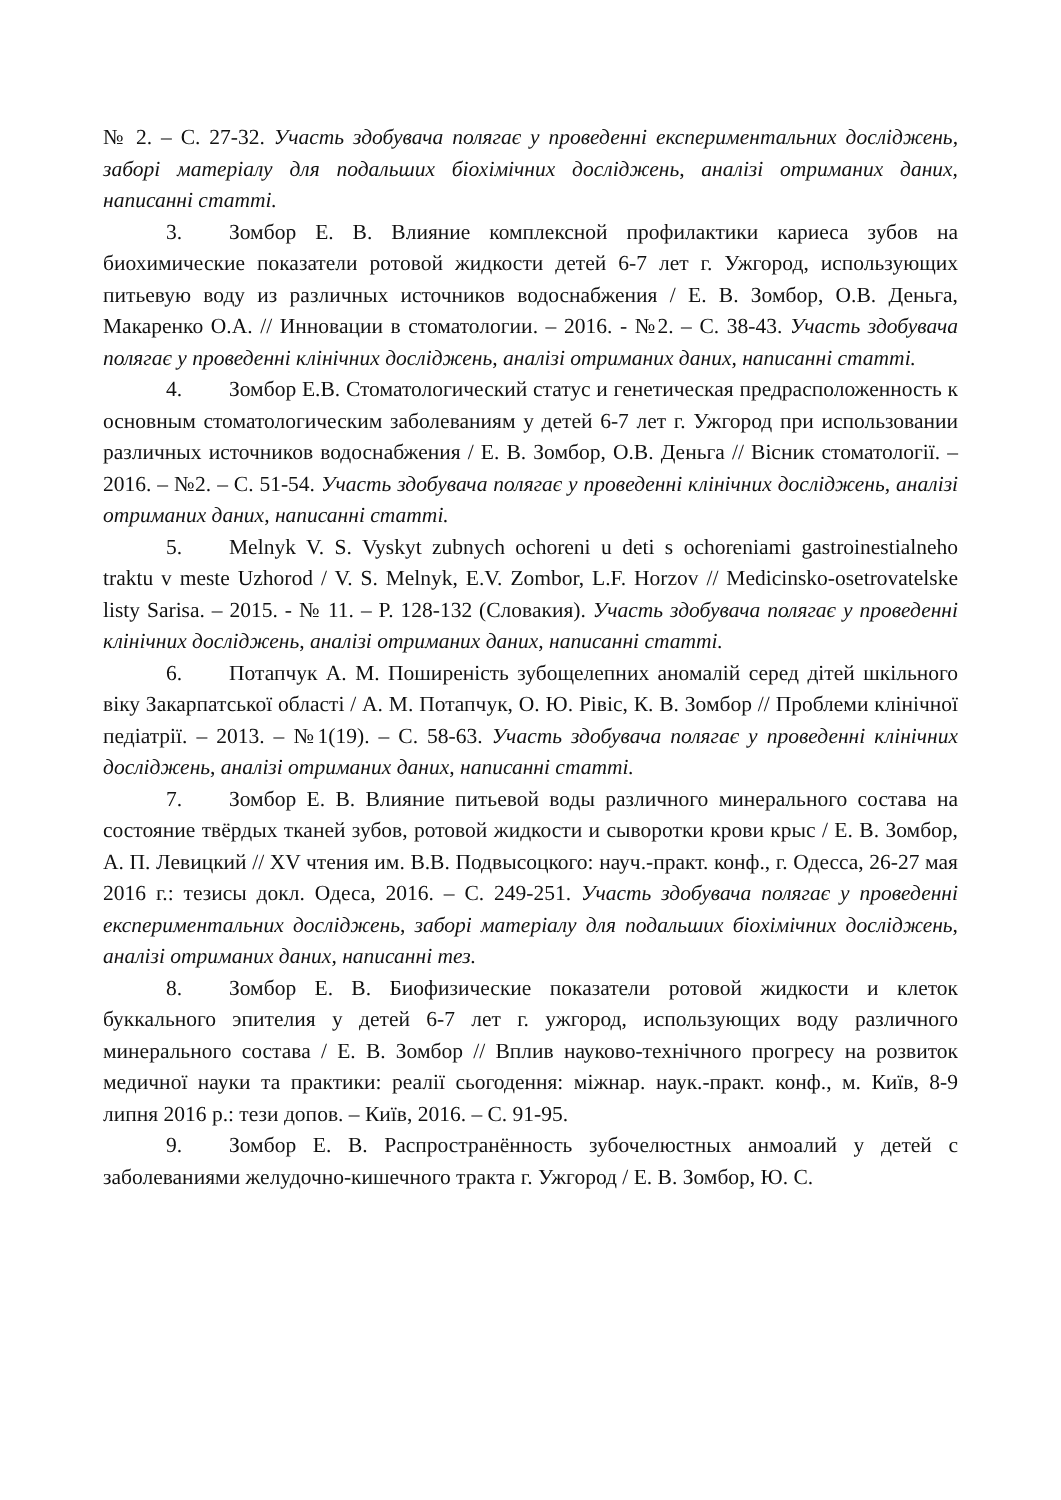№ 2. – С. 27-32. Участь здобувача полягає у проведенні експериментальних досліджень, заборі матеріалу для подальших біохімічних досліджень, аналізі отриманих даних, написанні статті.
3. Зомбор Е. В. Влияние комплексной профилактики кариеса зубов на биохимические показатели ротовой жидкости детей 6-7 лет г. Ужгород, использующих питьевую воду из различных источников водоснабжения / Е. В. Зомбор, О.В. Деньга, Макаренко О.А. // Инновации в стоматологии. – 2016. - №2. – С. 38-43. Участь здобувача полягає у проведенні клінічних досліджень, аналізі отриманих даних, написанні статті.
4. Зомбор Е.В. Стоматологический статус и генетическая предрасположенность к основным стоматологическим заболеваниям у детей 6-7 лет г. Ужгород при использовании различных источников водоснабжения / Е. В. Зомбор, О.В. Деньга // Вісник стоматології. – 2016. – №2. – С. 51-54. Участь здобувача полягає у проведенні клінічних досліджень, аналізі отриманих даних, написанні статті.
5. Melnyk V. S. Vyskyt zubnych ochoreni u deti s ochoreniami gastroinestialneho traktu v meste Uzhorod / V. S. Melnyk, E.V. Zombor, L.F. Horzov // Medicinsko-osetrovatelske listy Sarisa. – 2015. - № 11. – P. 128-132 (Словакия). Участь здобувача полягає у проведенні клінічних досліджень, аналізі отриманих даних, написанні статті.
6. Потапчук А. М. Поширеність зубощелепних аномалій серед дітей шкільного віку Закарпатської області / А. М. Потапчук, О. Ю. Рівіс, К. В. Зомбор // Проблеми клінічної педіатрії. – 2013. – №1(19). – С. 58-63. Участь здобувача полягає у проведенні клінічних досліджень, аналізі отриманих даних, написанні статті.
7. Зомбор Е. В. Влияние питьевой воды различного минерального состава на состояние твёрдых тканей зубов, ротовой жидкости и сыворотки крови крыс / Е. В. Зомбор, А. П. Левицкий // XV чтения им. В.В. Подвысоцкого: науч.-практ. конф., г. Одесса, 26-27 мая 2016 г.: тезисы докл. Одеса, 2016. – С. 249-251. Участь здобувача полягає у проведенні експериментальних досліджень, заборі матеріалу для подальших біохімічних досліджень, аналізі отриманих даних, написанні тез.
8. Зомбор Е. В. Биофизические показатели ротовой жидкости и клеток буккального эпителия у детей 6-7 лет г. ужгород, использующих воду различного минерального состава / Е. В. Зомбор // Вплив науково-технічного прогресу на розвиток медичної науки та практики: реалії сьогодення: міжнар. наук.-практ. конф., м. Київ, 8-9 липня 2016 р.: тези допов. – Київ, 2016. – С. 91-95.
9. Зомбор Е. В. Распространённость зубочелюстных анмоалий у детей с заболеваниями желудочно-кишечного тракта г. Ужгород / Е. В. Зомбор, Ю. С.